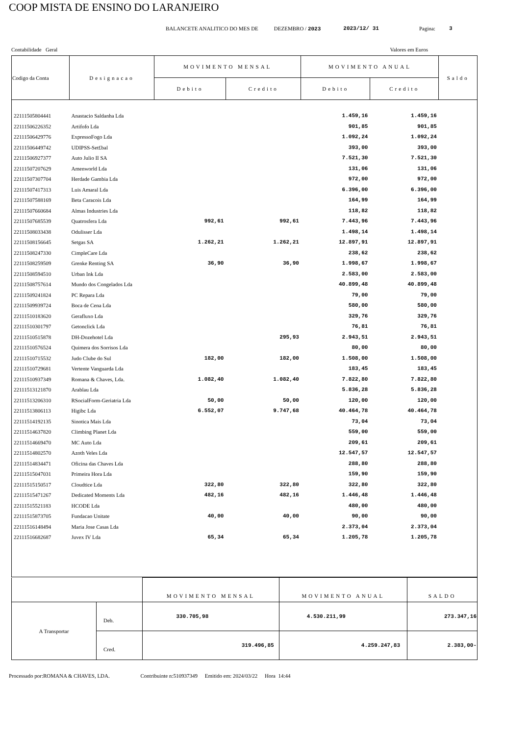COOP MISTA DE ENSINO DO LARANJEIRO
BALANCETE ANALITICO DO MES DE DEZEMBRO / 2023 2023/12/ 31 Pagina: 3
Contabilidade Geral Valores em Euros
| Codigo da Conta | Designacao | MOVIMENTO MENSAL | | MOVIMENTO ANUAL | | Saldo |
| --- | --- | --- | --- | --- | --- | --- |
| | | Debito | Credito | Debito | Credito | |
| 22111505804441 | Anastacio Saldanha Lda | | | 1.459,16 | 1.459,16 | |
| 22111506226352 | Artifofo Lda | | | 901,85 | 901,85 | |
| 22111506429776 | ExpressoFogo Lda | | | 1.092,24 | 1.092,24 | |
| 22111506449742 | UDIPSS-Set£bal | | | 393,00 | 393,00 | |
| 22111506927377 | Auto Julio II SA | | | 7.521,30 | 7.521,30 | |
| 22111507207629 | Amenworld Lda | | | 131,06 | 131,06 | |
| 22111507307704 | Herdade Gambia Lda | | | 972,00 | 972,00 | |
| 22111507417313 | Luis Amaral Lda | | | 6.396,00 | 6.396,00 | |
| 22111507588169 | Beta Caracois Lda | | | 164,99 | 164,99 | |
| 22111507660684 | Almas Industries Lda | | | 118,82 | 118,82 | |
| 22111507685539 | Quatrosfera Lda | 992,61 | 992,61 | 7.443,96 | 7.443,96 | |
| 22111508033438 | Odulisser Lda | | | 1.498,14 | 1.498,14 | |
| 22111508156645 | Setgas SA | 1.262,21 | 1.262,21 | 12.897,91 | 12.897,91 | |
| 22111508247330 | CimpleCare Lda | | | 238,62 | 238,62 | |
| 22111508259509 | Grenke Renting SA | 36,90 | 36,90 | 1.998,67 | 1.998,67 | |
| 22111508594510 | Urban Ink Lda | | | 2.583,00 | 2.583,00 | |
| 22111508757614 | Mundo dos Congelados Lda | | | 40.899,48 | 40.899,48 | |
| 22111509241824 | PC Repara Lda | | | 79,00 | 79,00 | |
| 22111509939724 | Boca de Cena Lda | | | 580,00 | 580,00 | |
| 22111510183620 | Gerafluxo Lda | | | 329,76 | 329,76 | |
| 22111510301797 | Getonclick Lda | | | 76,81 | 76,81 | |
| 22111510515878 | DH-Dozehotel Lda | | 295,93 | 2.943,51 | 2.943,51 | |
| 22111510576524 | Quimera dos Sorrisos Lda | | | 80,00 | 80,00 | |
| 22111510715532 | Judo Clube do Sul | 182,00 | 182,00 | 1.508,00 | 1.508,00 | |
| 22111510729681 | Vertente Vanguarda Lda | | | 183,45 | 183,45 | |
| 22111510937349 | Romana & Chaves, Lda. | 1.082,40 | 1.082,40 | 7.822,80 | 7.822,80 | |
| 22111513121870 | Arablau Lda | | | 5.836,28 | 5.836,28 | |
| 22111513206310 | RSocialForm-Geriatria Lda | 50,00 | 50,00 | 120,00 | 120,00 | |
| 22111513806113 | Higibc Lda | 6.552,07 | 9.747,68 | 40.464,78 | 40.464,78 | |
| 22111514192135 | Sinotica Mais Lda | | | 73,04 | 73,04 | |
| 22111514637820 | Climbing Planet Lda | | | 559,00 | 559,00 | |
| 22111514669470 | MC Auto Lda | | | 209,61 | 209,61 | |
| 22111514802570 | Azoth Veles Lda | | | 12.547,57 | 12.547,57 | |
| 22111514834471 | Oficina das Chaves Lda | | | 288,80 | 288,80 | |
| 22111515047031 | Primeira Hora Lda | | | 159,90 | 159,90 | |
| 22111515150517 | Cloudtice Lda | 322,80 | 322,80 | 322,80 | 322,80 | |
| 22111515471267 | Dedicated Moments Lda | 482,16 | 482,16 | 1.446,48 | 1.446,48 | |
| 22111515521183 | HCODE Lda | | | 480,00 | 480,00 | |
| 22111515873705 | Fundacao Unitate | 40,00 | 40,00 | 90,00 | 90,00 | |
| 22111516148494 | Maria Jose Casas Lda | | | 2.373,04 | 2.373,04 | |
| 22111516682687 | Juvex IV Lda | 65,34 | 65,34 | 1.205,78 | 1.205,78 | |
| | | MOVIMENTO MENSAL | MOVIMENTO ANUAL | SALDO |
| A Transportar | Deb. | 330.705,98 | 4.530.211,99 | 273.347,16 |
| | Cred. | 319.496,85 | 4.259.247,83 | 2.383,00- |
Processado por:ROMANA & CHAVES, LDA. Contribuinte n:510937349 Emitido em: 2024/03/22 Hora 14:44